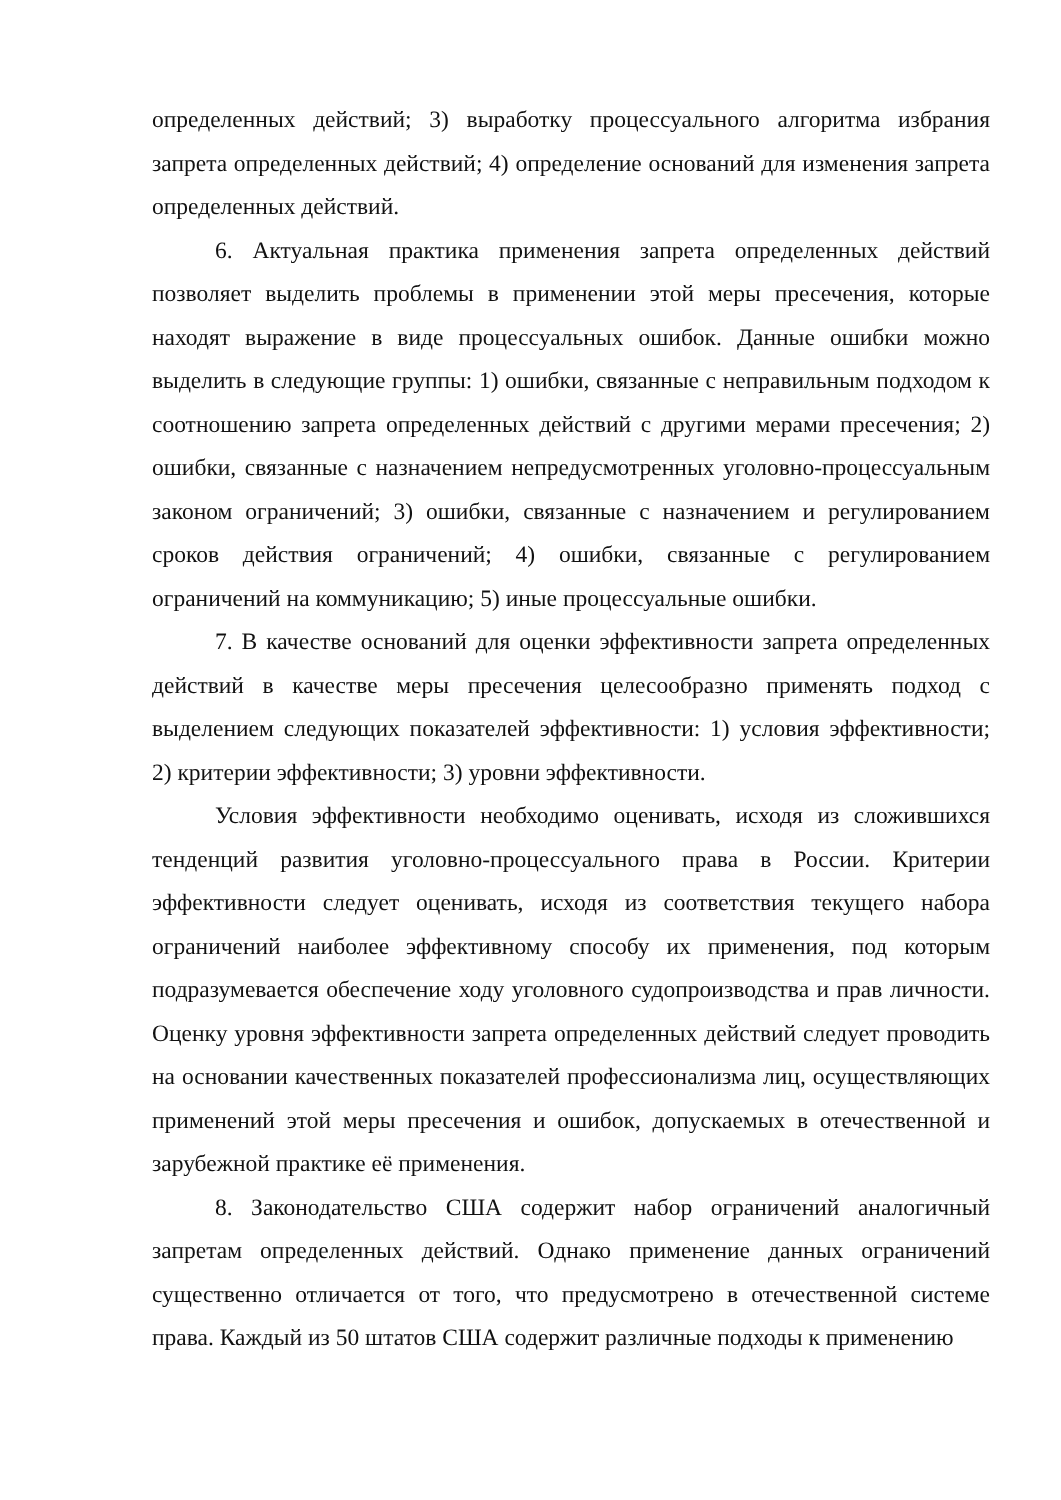определенных действий; 3) выработку процессуального алгоритма избрания запрета определенных действий; 4) определение оснований для изменения запрета определенных действий.
6. Актуальная практика применения запрета определенных действий позволяет выделить проблемы в применении этой меры пресечения, которые находят выражение в виде процессуальных ошибок. Данные ошибки можно выделить в следующие группы: 1) ошибки, связанные с неправильным подходом к соотношению запрета определенных действий с другими мерами пресечения; 2) ошибки, связанные с назначением непредусмотренных уголовно-процессуальным законом ограничений; 3) ошибки, связанные с назначением и регулированием сроков действия ограничений; 4) ошибки, связанные с регулированием ограничений на коммуникацию; 5) иные процессуальные ошибки.
7. В качестве оснований для оценки эффективности запрета определенных действий в качестве меры пресечения целесообразно применять подход с выделением следующих показателей эффективности: 1) условия эффективности; 2) критерии эффективности; 3) уровни эффективности.
Условия эффективности необходимо оценивать, исходя из сложившихся тенденций развития уголовно-процессуального права в России. Критерии эффективности следует оценивать, исходя из соответствия текущего набора ограничений наиболее эффективному способу их применения, под которым подразумевается обеспечение ходу уголовного судопроизводства и прав личности. Оценку уровня эффективности запрета определенных действий следует проводить на основании качественных показателей профессионализма лиц, осуществляющих применений этой меры пресечения и ошибок, допускаемых в отечественной и зарубежной практике её применения.
8. Законодательство США содержит набор ограничений аналогичный запретам определенных действий. Однако применение данных ограничений существенно отличается от того, что предусмотрено в отечественной системе права. Каждый из 50 штатов США содержит различные подходы к применению